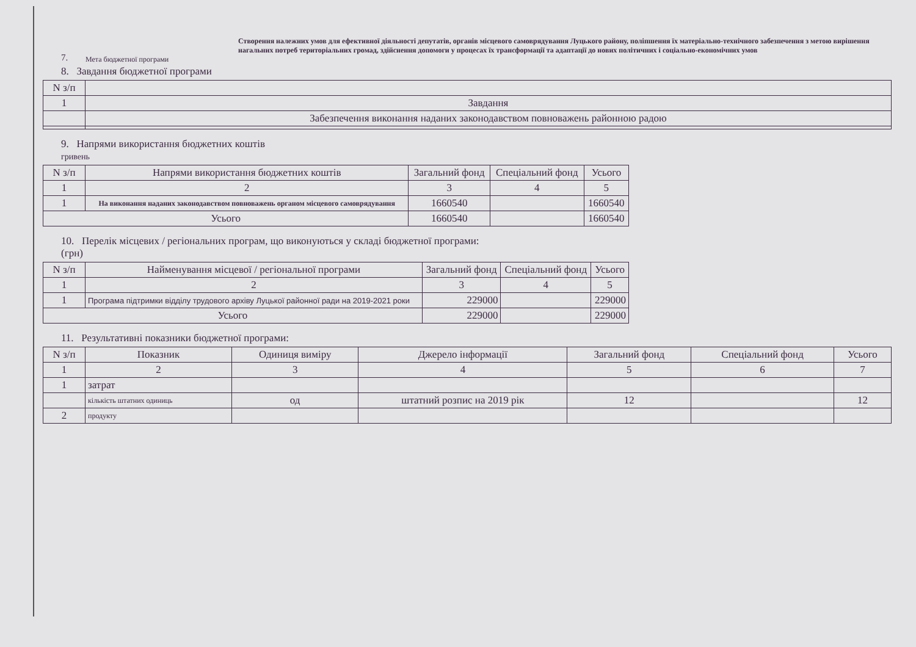7.
Мета бюджетної програми
Створення належних умов для ефективної діяльності депутатів, органів місцевого самоврядування Луцького району, поліпшення їх матеріально-технічного забезпечення з метою вирішення нагальних потреб територіальних громад, здійснення допомоги у процесах їх трансформації та адаптації до нових політичних і соціально-економічних умов
8. Завдання бюджетної програми
| N з/п | |
| --- | --- |
| 1 | Завдання |
| | Забезпечення виконання наданих законодавством повноважень районною радою |
9. Напрями використання бюджетних коштів
гривень
| N з/п | Напрями використання бюджетних коштів | Загальний фонд | Спеціальний фонд | Усього |
| --- | --- | --- | --- | --- |
| 1 | 2 | 3 | 4 | 5 |
| 1 | На виконання наданих законодавством повноважень органом місцевого самоврядування | 1660540 | | 1660540 |
| Усього | | 1660540 | | 1660540 |
10. Перелік місцевих / регіональних програм, що виконуються у складі бюджетної програми:
(грн)
| N з/п | Найменування місцевої / регіональної програми | Загальний фонд | Спеціальний фонд | Усього |
| --- | --- | --- | --- | --- |
| 1 | 2 | 3 | 4 | 5 |
| 1 | Програма підтримки відділу трудового архіву Луцької районної ради на 2019-2021 роки | 229000 | | 229000 |
| Усього | | 229000 | | 229000 |
11. Результативні показники бюджетної програми:
| N з/п | Показник | Одиниця виміру | Джерело інформації | Загальний фонд | Спеціальний фонд | Усього |
| --- | --- | --- | --- | --- | --- | --- |
| 1 | 2 | 3 | 4 | 5 | 6 | 7 |
| 1 | затрат | | | | | |
| | кількість штатних одиниць | од | штатний розпис на 2019 рік | 12 | | 12 |
| 2 | продукту | | | | | |